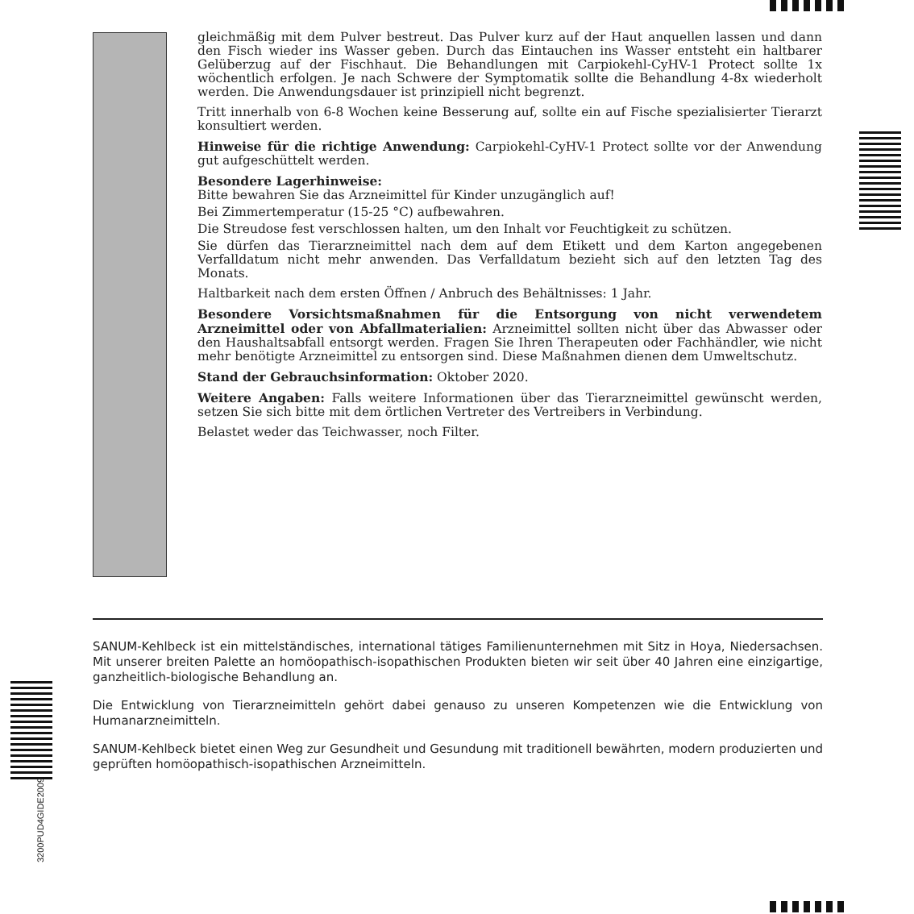gleichmäßig mit dem Pulver bestreut. Das Pulver kurz auf der Haut anquellen lassen und dann den Fisch wieder ins Wasser geben. Durch das Eintauchen ins Wasser entsteht ein haltbarer Gelüberzug auf der Fischhaut. Die Behandlungen mit Carpiokehl-CyHV-1 Protect sollte 1x wöchentlich erfolgen. Je nach Schwere der Symptomatik sollte die Behandlung 4-8x wiederholt werden. Die Anwendungsdauer ist prinzipiell nicht begrenzt.
Tritt innerhalb von 6-8 Wochen keine Besserung auf, sollte ein auf Fische spezialisierter Tierarzt konsultiert werden.
Hinweise für die richtige Anwendung: Carpiokehl-CyHV-1 Protect sollte vor der Anwendung gut aufgeschüttelt werden.
Besondere Lagerhinweise:
Bitte bewahren Sie das Arzneimittel für Kinder unzugänglich auf!
Bei Zimmertemperatur (15-25 °C) aufbewahren.
Die Streudose fest verschlossen halten, um den Inhalt vor Feuchtigkeit zu schützen.
Sie dürfen das Tierarzneimittel nach dem auf dem Etikett und dem Karton angegebenen Verfalldatum nicht mehr anwenden. Das Verfalldatum bezieht sich auf den letzten Tag des Monats.
Haltbarkeit nach dem ersten Öffnen / Anbruch des Behältnisses: 1 Jahr.
Besondere Vorsichtsmaßnahmen für die Entsorgung von nicht verwendetem Arzneimittel oder von Abfallmaterialien: Arzneimittel sollten nicht über das Abwasser oder den Haushaltsabfall entsorgt werden. Fragen Sie Ihren Therapeuten oder Fachhändler, wie nicht mehr benötigte Arzneimittel zu entsorgen sind. Diese Maßnahmen dienen dem Umweltschutz.
Stand der Gebrauchsinformation: Oktober 2020.
Weitere Angaben: Falls weitere Informationen über das Tierarzneimittel gewünscht werden, setzen Sie sich bitte mit dem örtlichen Vertreter des Vertreibers in Verbindung.
Belastet weder das Teichwasser, noch Filter.
SANUM-Kehlbeck ist ein mittelständisches, international tätiges Familienunternehmen mit Sitz in Hoya, Niedersachsen. Mit unserer breiten Palette an homöopathisch-isopathischen Produkten bieten wir seit über 40 Jahren eine einzigartige, ganzheitlich-biologische Behandlung an.
Die Entwicklung von Tierarzneimitteln gehört dabei genauso zu unseren Kompetenzen wie die Entwicklung von Humanarzneimitteln.
SANUM-Kehlbeck bietet einen Weg zur Gesundheit und Gesundung mit traditionell bewährten, modern produzierten und geprüften homöopathisch-isopathischen Arzneimitteln.
3200PUD4GIDE2009